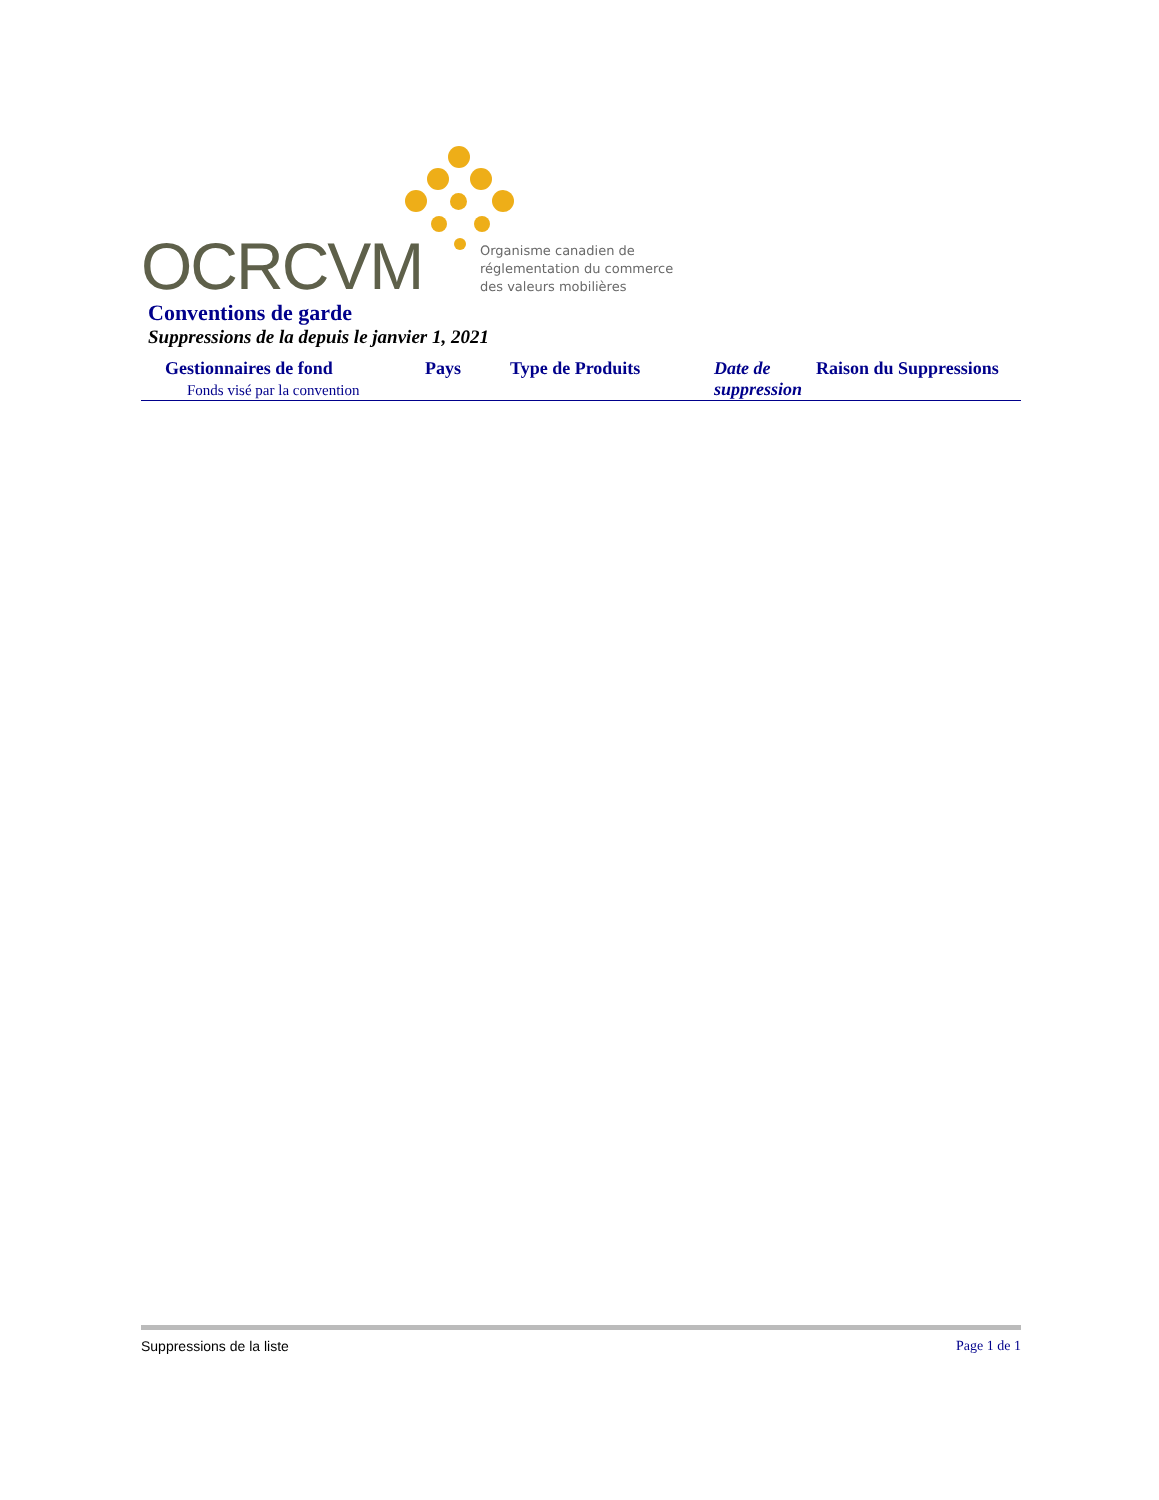OCRCVM
Organisme canadien de
réglementation du commerce
des valeurs mobilières
Conventions de garde
Suppressions de la depuis le janvier 1, 2021
| Gestionnaires de fond | Pays | Type de Produits | Date de suppression | Raison du Suppressions |
| --- | --- | --- | --- | --- |
| Fonds visé par la convention | | | | |
Suppressions de la liste Page 1 de 1